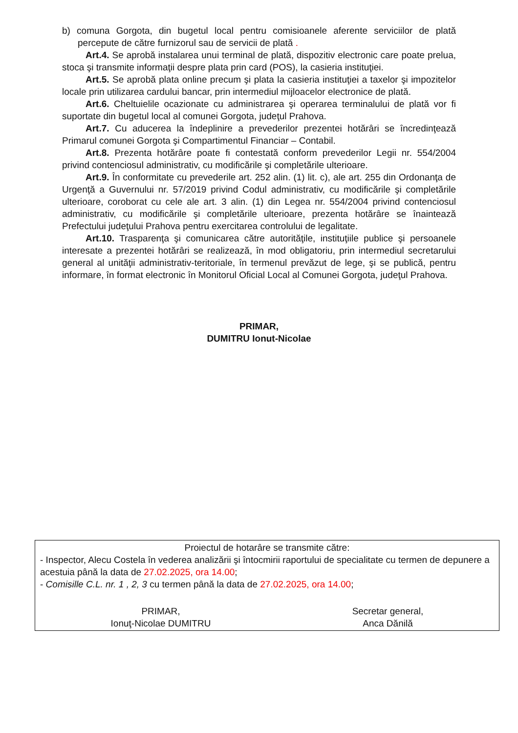b) comuna Gorgota, din bugetul local pentru comisioanele aferente serviciilor de plată percepute de către furnizorul sau de servicii de plată .
Art.4. Se aprobă instalarea unui terminal de plată, dispozitiv electronic care poate prelua, stoca şi transmite informaţii despre plata prin card (POS), la casieria instituţiei.
Art.5. Se aprobă plata online precum şi plata la casieria instituţiei a taxelor şi impozitelor locale prin utilizarea cardului bancar, prin intermediul mijloacelor electronice de plată.
Art.6. Cheltuielile ocazionate cu administrarea şi operarea terminalului de plată vor fi suportate din bugetul local al comunei Gorgota, judeţul Prahova.
Art.7. Cu aducerea la îndeplinire a prevederilor prezentei hotărâri se încredinţează Primarul comunei Gorgota şi Compartimentul Financiar – Contabil.
Art.8. Prezenta hotărâre poate fi contestată conform prevederilor Legii nr. 554/2004 privind contenciosul administrativ, cu modificările şi completările ulterioare.
Art.9. În conformitate cu prevederile art. 252 alin. (1) lit. c), ale art. 255 din Ordonanţa de Urgenţă a Guvernului nr. 57/2019 privind Codul administrativ, cu modificările şi completările ulterioare, coroborat cu cele ale art. 3 alin. (1) din Legea nr. 554/2004 privind contenciosul administrativ, cu modificările şi completările ulterioare, prezenta hotărâre se înaintează Prefectului judeţului Prahova pentru exercitarea controlului de legalitate.
Art.10. Trasparenţa şi comunicarea către autorităţile, instituţiile publice şi persoanele interesate a prezentei hotărâri se realizează, în mod obligatoriu, prin intermediul secretarului general al unităţii administrativ-teritoriale, în termenul prevăzut de lege, şi se publică, pentru informare, în format electronic în Monitorul Oficial Local al Comunei Gorgota, judeţul Prahova.
PRIMAR,
DUMITRU Ionut-Nicolae
Proiectul de hotarâre se transmite către:
- Inspector, Alecu Costela în vederea analizării şi întocmirii raportului de specialitate cu termen de depunere a acestuia până la data de 27.02.2025, ora 14.00;
- Comisille C.L. nr. 1 , 2, 3 cu termen până la data de 27.02.2025, ora 14.00;
PRIMAR,
Ionuţ-Nicolae DUMITRU
Secretar general,
Anca Dănilă